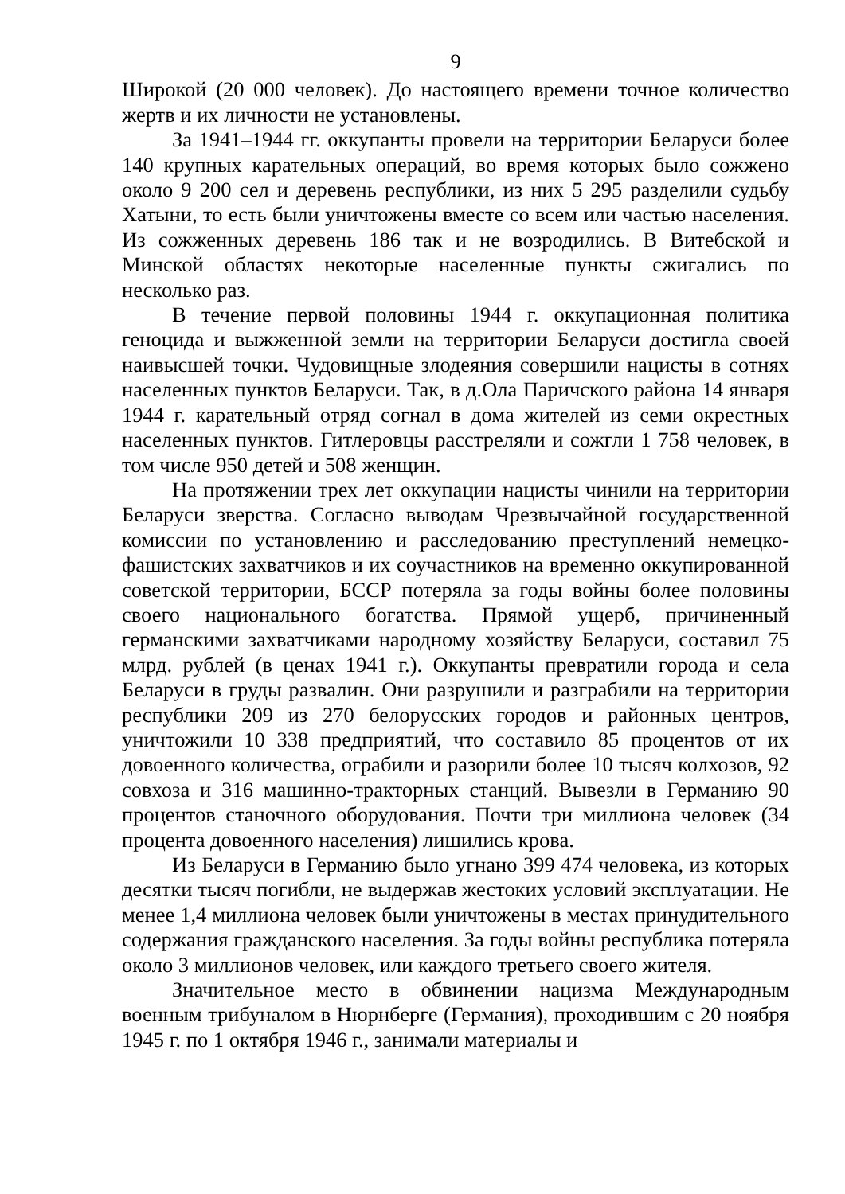9
Широкой (20 000 человек). До настоящего времени точное количество жертв и их личности не установлены.
За 1941–1944 гг. оккупанты провели на территории Беларуси более 140 крупных карательных операций, во время которых было сожжено около 9 200 сел и деревень республики, из них 5 295 разделили судьбу Хатыни, то есть были уничтожены вместе со всем или частью населения. Из сожженных деревень 186 так и не возродились. В Витебской и Минской областях некоторые населенные пункты сжигались по несколько раз.
В течение первой половины 1944 г. оккупационная политика геноцида и выжженной земли на территории Беларуси достигла своей наивысшей точки. Чудовищные злодеяния совершили нацисты в сотнях населенных пунктов Беларуси. Так, в д.Ола Паричского района 14 января 1944 г. карательный отряд согнал в дома жителей из семи окрестных населенных пунктов. Гитлеровцы расстреляли и сожгли 1 758 человек, в том числе 950 детей и 508 женщин.
На протяжении трех лет оккупации нацисты чинили на территории Беларуси зверства. Согласно выводам Чрезвычайной государственной комиссии по установлению и расследованию преступлений немецко-фашистских захватчиков и их соучастников на временно оккупированной советской территории, БССР потеряла за годы войны более половины своего национального богатства. Прямой ущерб, причиненный германскими захватчиками народному хозяйству Беларуси, составил 75 млрд. рублей (в ценах 1941 г.). Оккупанты превратили города и села Беларуси в груды развалин. Они разрушили и разграбили на территории республики 209 из 270 белорусских городов и районных центров, уничтожили 10 338 предприятий, что составило 85 процентов от их довоенного количества, ограбили и разорили более 10 тысяч колхозов, 92 совхоза и 316 машинно-тракторных станций. Вывезли в Германию 90 процентов станочного оборудования. Почти три миллиона человек (34 процента довоенного населения) лишились крова.
Из Беларуси в Германию было угнано 399 474 человека, из которых десятки тысяч погибли, не выдержав жестоких условий эксплуатации. Не менее 1,4 миллиона человек были уничтожены в местах принудительного содержания гражданского населения. За годы войны республика потеряла около 3 миллионов человек, или каждого третьего своего жителя.
Значительное место в обвинении нацизма Международным военным трибуналом в Нюрнберге (Германия), проходившим с 20 ноября 1945 г. по 1 октября 1946 г., занимали материалы и